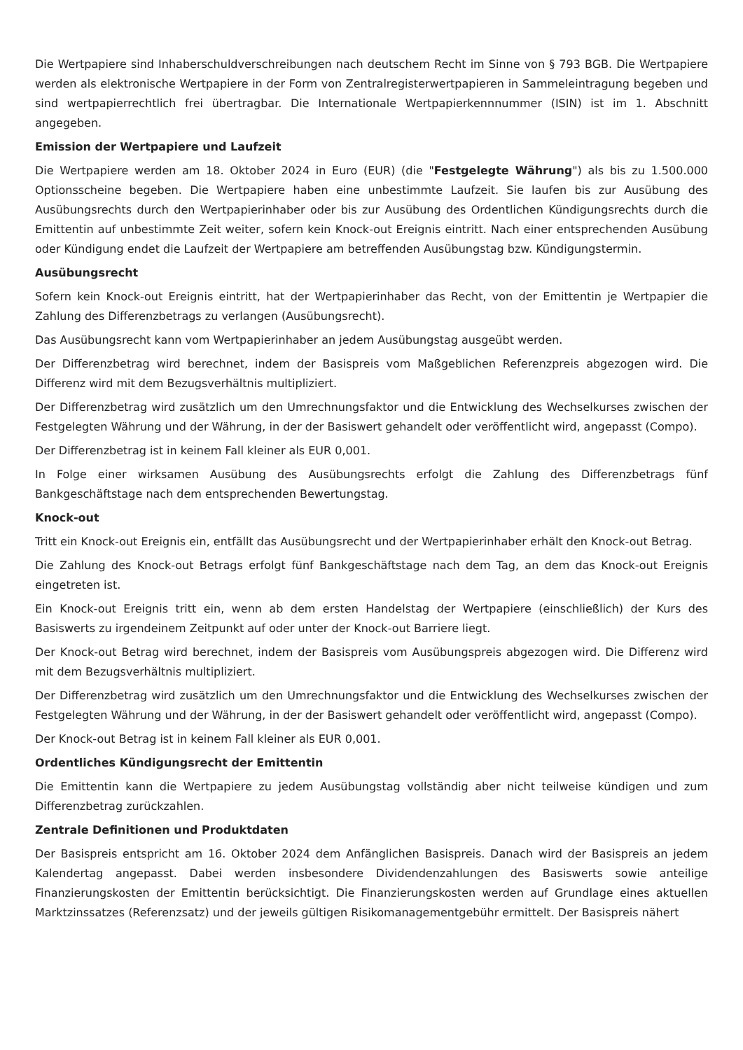Die Wertpapiere sind Inhaberschuldverschreibungen nach deutschem Recht im Sinne von § 793 BGB. Die Wertpapiere werden als elektronische Wertpapiere in der Form von Zentralregisterwertpapieren in Sammeleintragung begeben und sind wertpapierrechtlich frei übertragbar. Die Internationale Wertpapierkennnummer (ISIN) ist im 1. Abschnitt angegeben.
Emission der Wertpapiere und Laufzeit
Die Wertpapiere werden am 18. Oktober 2024 in Euro (EUR) (die "Festgelegte Währung") als bis zu 1.500.000 Optionsscheine begeben. Die Wertpapiere haben eine unbestimmte Laufzeit. Sie laufen bis zur Ausübung des Ausübungsrechts durch den Wertpapierinhaber oder bis zur Ausübung des Ordentlichen Kündigungsrechts durch die Emittentin auf unbestimmte Zeit weiter, sofern kein Knock-out Ereignis eintritt. Nach einer entsprechenden Ausübung oder Kündigung endet die Laufzeit der Wertpapiere am betreffenden Ausübungstag bzw. Kündigungstermin.
Ausübungsrecht
Sofern kein Knock-out Ereignis eintritt, hat der Wertpapierinhaber das Recht, von der Emittentin je Wertpapier die Zahlung des Differenzbetrags zu verlangen (Ausübungsrecht).
Das Ausübungsrecht kann vom Wertpapierinhaber an jedem Ausübungstag ausgeübt werden.
Der Differenzbetrag wird berechnet, indem der Basispreis vom Maßgeblichen Referenzpreis abgezogen wird. Die Differenz wird mit dem Bezugsverhältnis multipliziert.
Der Differenzbetrag wird zusätzlich um den Umrechnungsfaktor und die Entwicklung des Wechselkurses zwischen der Festgelegten Währung und der Währung, in der der Basiswert gehandelt oder veröffentlicht wird, angepasst (Compo).
Der Differenzbetrag ist in keinem Fall kleiner als EUR 0,001.
In Folge einer wirksamen Ausübung des Ausübungsrechts erfolgt die Zahlung des Differenzbetrags fünf Bankgeschäftstage nach dem entsprechenden Bewertungstag.
Knock-out
Tritt ein Knock-out Ereignis ein, entfällt das Ausübungsrecht und der Wertpapierinhaber erhält den Knock-out Betrag.
Die Zahlung des Knock-out Betrags erfolgt fünf Bankgeschäftstage nach dem Tag, an dem das Knock-out Ereignis eingetreten ist.
Ein Knock-out Ereignis tritt ein, wenn ab dem ersten Handelstag der Wertpapiere (einschließlich) der Kurs des Basiswerts zu irgendeinem Zeitpunkt auf oder unter der Knock-out Barriere liegt.
Der Knock-out Betrag wird berechnet, indem der Basispreis vom Ausübungspreis abgezogen wird. Die Differenz wird mit dem Bezugsverhältnis multipliziert.
Der Differenzbetrag wird zusätzlich um den Umrechnungsfaktor und die Entwicklung des Wechselkurses zwischen der Festgelegten Währung und der Währung, in der der Basiswert gehandelt oder veröffentlicht wird, angepasst (Compo).
Der Knock-out Betrag ist in keinem Fall kleiner als EUR 0,001.
Ordentliches Kündigungsrecht der Emittentin
Die Emittentin kann die Wertpapiere zu jedem Ausübungstag vollständig aber nicht teilweise kündigen und zum Differenzbetrag zurückzahlen.
Zentrale Definitionen und Produktdaten
Der Basispreis entspricht am 16. Oktober 2024 dem Anfänglichen Basispreis. Danach wird der Basispreis an jedem Kalendertag angepasst. Dabei werden insbesondere Dividendenzahlungen des Basiswerts sowie anteilige Finanzierungskosten der Emittentin berücksichtigt. Die Finanzierungskosten werden auf Grundlage eines aktuellen Marktzinssatzes (Referenzsatz) und der jeweils gültigen Risikomanagementgebühr ermittelt. Der Basispreis nähert